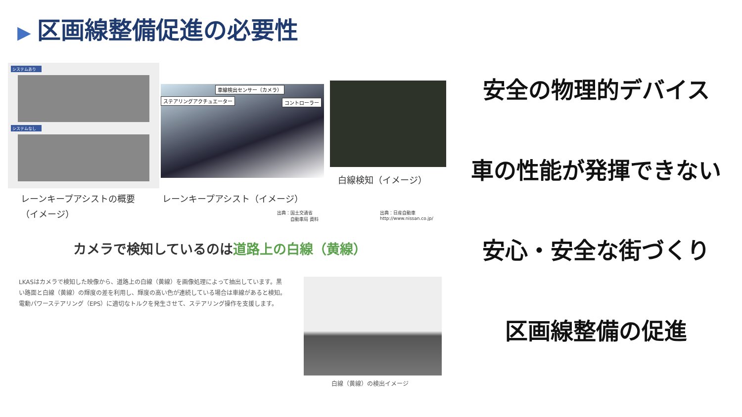▶ 区画線整備促進の必要性
システムあり
システムなし
車線検出センサー（カメラ）
ステアリングアクチュエーター コントローラー
白線検知（イメージ）
レーンキープアシストの概要
（イメージ）
レーンキープアシスト（イメージ）
出典：国土交通省
　　　自動車局 資料
出典：日産自動車
http://www.nissan.co.jp/
カメラで検知しているのは道路上の白線（黄線）
LKASはカメラで検知した映像から、道路上の白線（黄線）を画像処理によって抽出しています。黒い路面と白線（黄線）の輝度の差を利用し、輝度の高い色が連続している場合は車線があると検知。電動パワーステアリング（EPS）に適切なトルクを発生させて、ステアリング操作を支援します。
白線（黄線）の検出イメージ
安全の物理的デバイス
車の性能が発揮できない
安心・安全な街づくり
区画線整備の促進